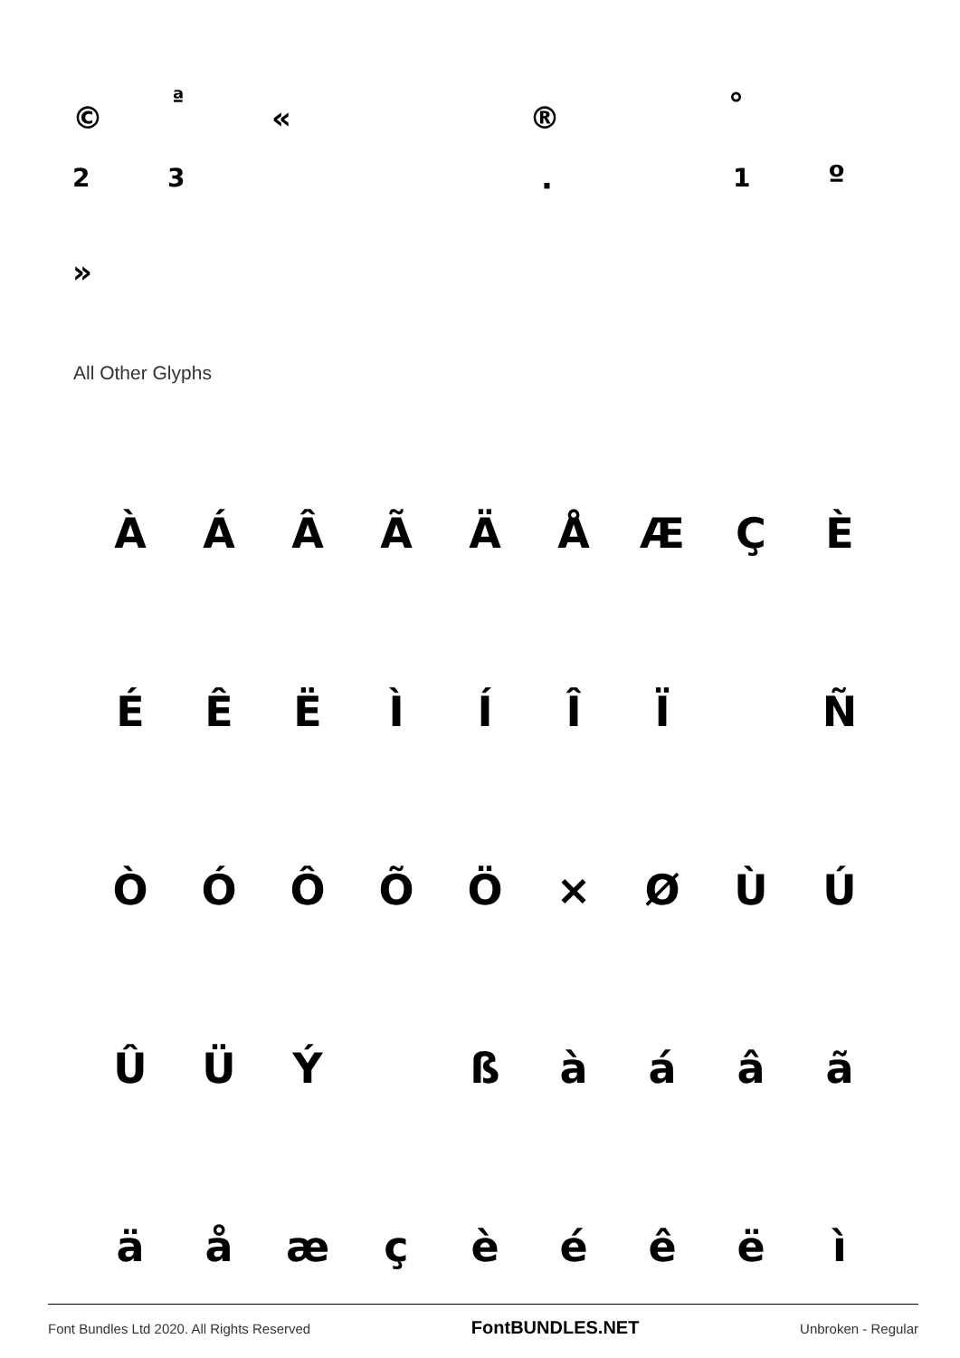©
ª
« ® °
2 3 · 1 º
»
All Other Glyphs
| À | Á | Â | Ã | Ä | Å | Æ | Ç | È |
| É | Ê | Ë | Ì | Í | Î | Ï | | Ñ |
| Ò | Ó | Ô | Õ | Ö | × | Ø | Ù | Ú |
| Û | Ü | Ý | | ß | à | á | â | ã |
| ä | å | æ | ç | è | é | ê | ë | ì |
Font Bundles Ltd 2020. All Rights Reserved FontBUNDLES.NET Unbroken - Regular